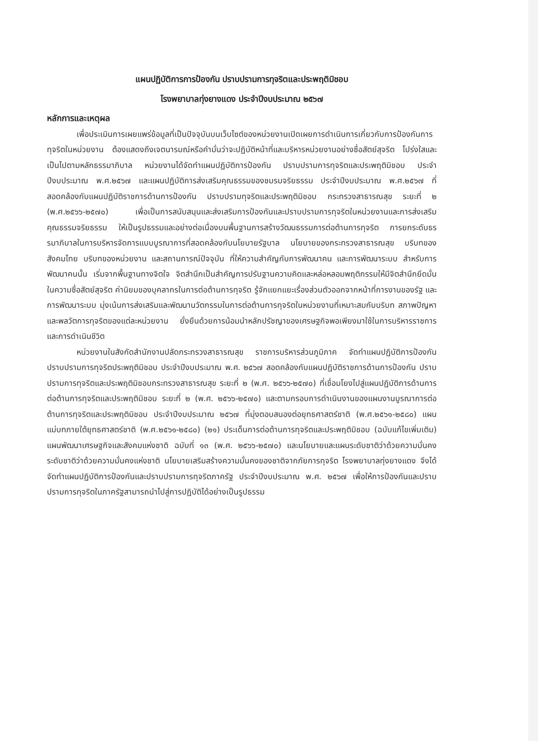แผนปฏิบัติการการป้องกัน ปราบปรามการทุจริตและประพฤติมิชอบ
โรงพยาบาลทุ่งยางแดง ประจำปีงบประมาณ ๒๕๖๗
หลักการและเหตุผล
เพื่อประเมินการเผยแพร่ข้อมูลที่เป็นปัจจุบันบนเว็บไซต์ของหน่วยงานเปิดเผยการดำเนินการเกี่ยวกับการป้องกันการทุจริตในหน่วยงาน ต้องแสดงถึงเจตนารมณ์หรือคำมั่นว่าจะปฏิบัติหน้าที่และบริหารหน่วยงานอย่างซื่อสัตย์สุจริต โปร่งใสและเป็นไปตามหลักธรรมาภิบาล หน่วยงานได้จัดทำแผนปฏิบัติการป้องกัน ปราบปรามการทุจริตและประพฤติมิชอบ ประจำปีงบประมาณ พ.ศ.๒๕๖๗ และแผนปฏิบัติการส่งเสริมคุณธรรมของชมรมจริยธรรม ประจำปีงบประมาณ พ.ศ.๒๕๖๗ ที่สอดคล้องกับแผนปฏิบัติราชการด้านการป้องกัน ปราบปรามทุจริตและประพฤติมิชอบ กระทรวงสาธารณสุข ระยะที่ ๒ (พ.ศ.๒๕๖๖-๒๕๗๐) เพื่อเป็นการสนับสนุนและส่งเสริมการป้องกันและปราบปรามการทุจริตในหน่วยงานและการส่งเสริมคุณธรรมจริยธรรม ให้เป็นรูปธรรมและอย่างต่อเนื่องบนพื้นฐานการสร้างวัฒนธรรมการต่อต้านการทุจริต การยกระดับธรรมาภิบาลในการบริหารจัดการแบบบูรณาการที่สอดคล้องกับนโยบายรัฐบาล นโยบายของกระทรวงสาธารณสุข บริบทของสังคมไทย บริบทของหน่วยงาน และสถานการณ์ปัจจุบัน ที่ให้ความสำคัญกับการพัฒนาคน และการพัฒนาระบบ สำหรับการพัฒนาคนนั้น เริ่มจากพื้นฐานทางจิตใจ จิตสำนึกเป็นสำคัญการปรับฐานความคิดและหล่อหลอมพฤติกรรมให้มีจิตสำนึกยึดมั่นในความซื่อสัตย์สุจริต ค่านิยมของบุคลากรในการต่อต้านการทุจริต รู้จักแยกแยะเรื่องส่วนตัวออกจากหน้าที่การงานของรัฐ และการพัฒนาระบบ มุ่งเน้นการส่งเสริมและพัฒนานวัตกรรมในการต่อต้านการทุจริตในหน่วยงานที่เหมาะสมกับบริบท สภาพปัญหาและพลวัตการทุจริตของแต่ละหน่วยงาน ยั่งยืนด้วยการน้อมนำหลักปรัชญาของเศรษฐกิจพอเพียงมาใช้ในการบริหารราชการและการดำเนินชีวิต
หน่วยงานในสังกัดสำนักงานปลัดกระทรวงสาธารณสุข ราชการบริหารส่วนภูมิภาค จัดทำแผนปฏิบัติการป้องกัน ปราบปรามการทุจริตประพฤติมิชอบ ประจำปีงบประมาณ พ.ศ. ๒๕๖๗ สอดคล้องกับแผนปฏิบัติราชการด้านการป้องกัน ปราบปรามการทุจริตและประพฤติมิชอบกระทรวงสาธารณสุข ระยะที่ ๒ (พ.ศ. ๒๕๖๖-๒๕๗๐) ที่เชื่อมโยงไปสู่แผนปฏิบัติการด้านการต่อต้านการทุจริตและประพฤติมิชอบ ระยะที่ ๒ (พ.ศ. ๒๕๖๖-๒๕๗๐) และตามกรอบการดำเนินงานของแผนงานบูรณาการต่อต้านการทุจริตและประพฤติมิชอบ ประจำปีงบประมาณ ๒๕๖๗ ที่มุ่งตอบสนองต่อยุทธศาสตร์ชาติ (พ.ศ.๒๕๖๑-๒๕๘๐) แผนแม่บทภายใต้ยุทธศาสตร์ชาติ (พ.ศ.๒๕๖๑-๒๕๘๐) (๒๑) ประเด็นการต่อต้านการทุจริตและประพฤติมิชอบ (ฉบับแก้ไขเพิ่มเติม) แผนพัฒนาเศรษฐกิจและสังคมแห่งชาติ ฉบับที่ ๑๓ (พ.ศ. ๒๕๖๖-๒๕๗๐) และนโยบายและแผนระดับชาติว่าด้วยความมั่นคงระดับชาติว่าด้วยความมั่นคงแห่งชาติ นโยบายเสริมสร้างความมั่นคงของชาติจากภัยการทุจริต โรงพยาบาลทุ่งยางแดง จึงได้จัดทำแผนปฏิบัติการป้องกันและปราบปรามการทุจริตภาครัฐ ประจำปีงบประมาณ พ.ศ. ๒๕๖๗ เพื่อให้การป้องกันและปราบปรามการทุจริตในภาครัฐสามารถนำไปสู่การปฏิบัติได้อย่างเป็นรูปธรรม